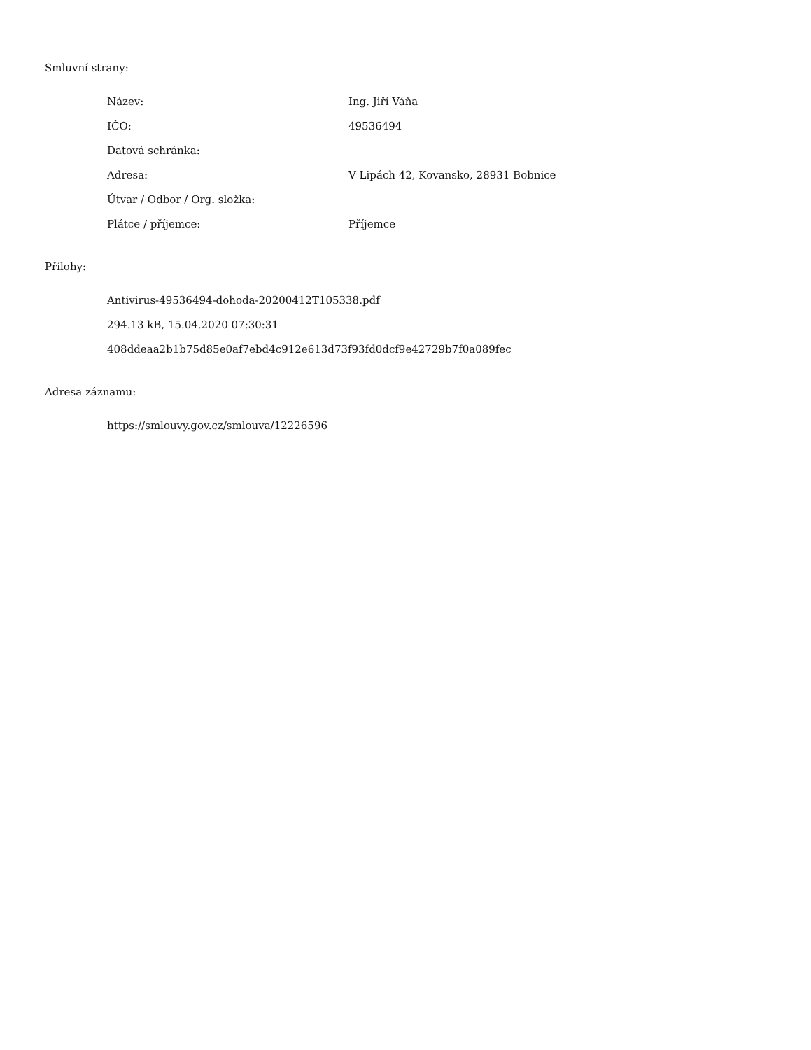Smluvní strany:
| Název: | Ing. Jiří Váňa |
| IČO: | 49536494 |
| Datová schránka: | |
| Adresa: | V Lipách 42, Kovansko, 28931 Bobnice |
| Útvar / Odbor / Org. složka: | |
| Plátce / příjemce: | Příjemce |
Přílohy:
Antivirus-49536494-dohoda-20200412T105338.pdf
294.13 kB, 15.04.2020 07:30:31
408ddeaa2b1b75d85e0af7ebd4c912e613d73f93fd0dcf9e42729b7f0a089fec
Adresa záznamu:
https://smlouvy.gov.cz/smlouva/12226596